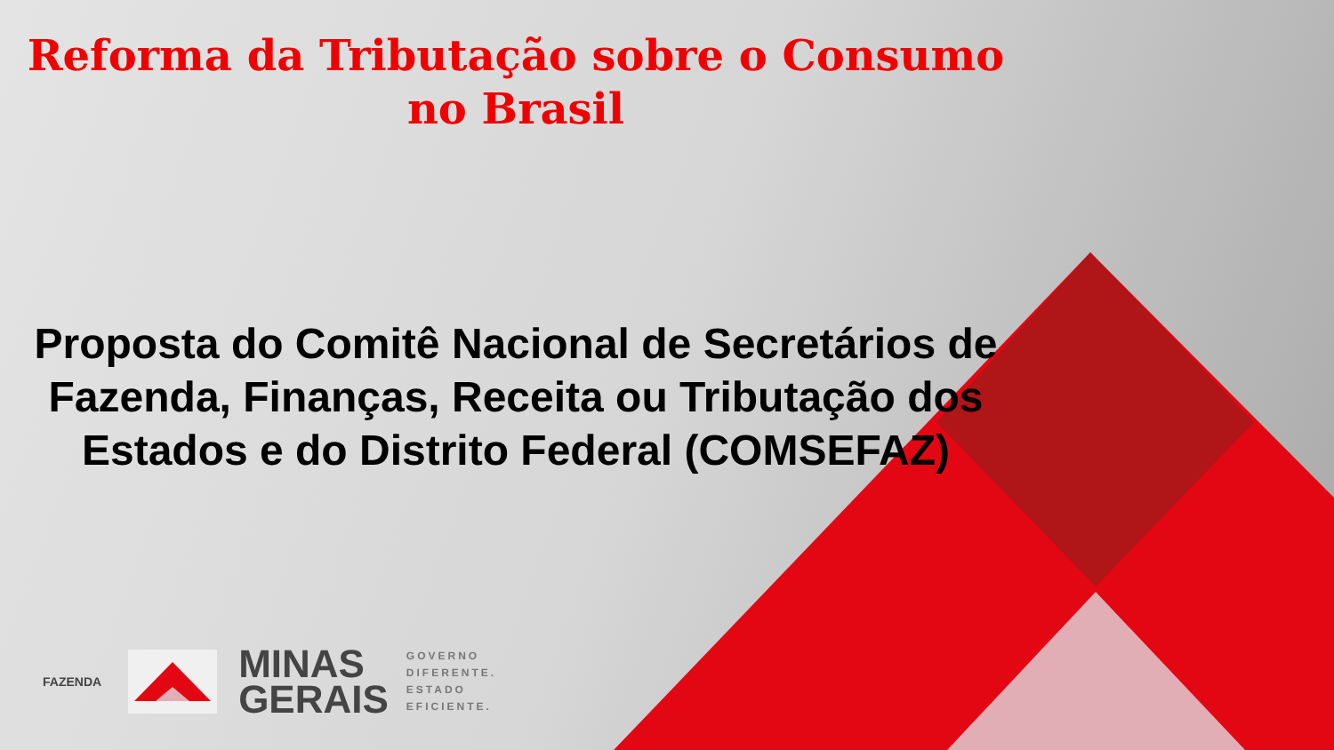Reforma da Tributação sobre o Consumo
no Brasil
Proposta do Comitê Nacional de Secretários de Fazenda, Finanças, Receita ou Tributação dos Estados e do Distrito Federal (COMSEFAZ)
FAZENDA
MINAS
GERAIS
GOVERNO
DIFERENTE.
ESTADO
EFICIENTE.